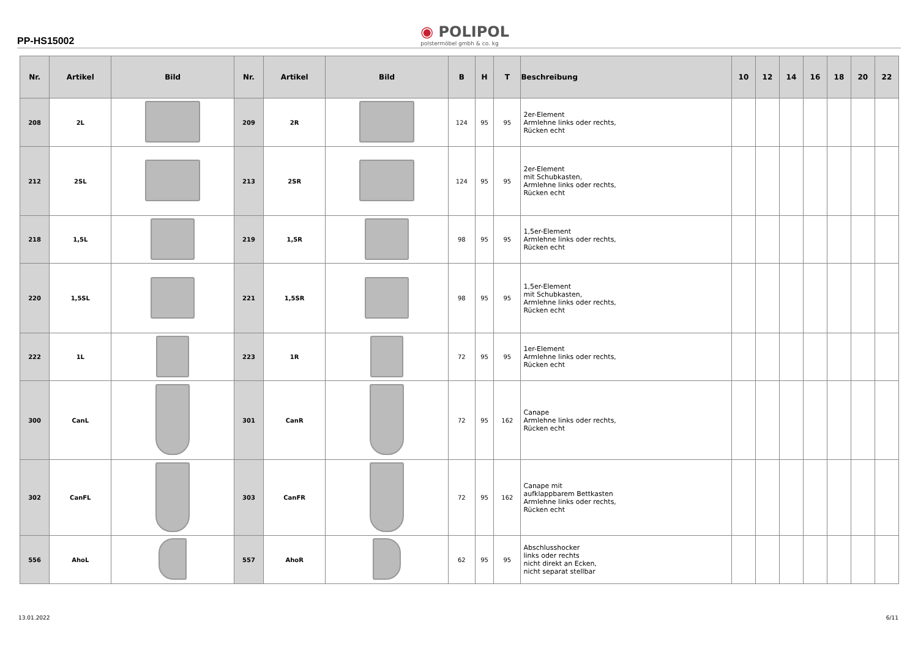PP-HS15002
◉ POLIPOL
polstermöbel gmbh & co. kg
| Nr. | Artikel | Bild | Nr. | Artikel | Bild | B | H | T | Beschreibung | 10 | 12 | 14 | 16 | 18 | 20 | 22 |
| --- | --- | --- | --- | --- | --- | --- | --- | --- | --- | --- | --- | --- | --- | --- | --- | --- |
| 208 | 2L | | 209 | 2R | | 124 | 95 | 95 | 2er-Element Armlehne links oder rechts, Rücken echt | | | | | | | |
| 212 | 2SL | | 213 | 2SR | | 124 | 95 | 95 | 2er-Element mit Schubkasten, Armlehne links oder rechts, Rücken echt | | | | | | | |
| 218 | 1,5L | | 219 | 1,5R | | 98 | 95 | 95 | 1,5er-Element Armlehne links oder rechts, Rücken echt | | | | | | | |
| 220 | 1,5SL | | 221 | 1,5SR | | 98 | 95 | 95 | 1,5er-Element mit Schubkasten, Armlehne links oder rechts, Rücken echt | | | | | | | |
| 222 | 1L | | 223 | 1R | | 72 | 95 | 95 | 1er-Element Armlehne links oder rechts, Rücken echt | | | | | | | |
| 300 | CanL | | 301 | CanR | | 72 | 95 | 162 | Canape Armlehne links oder rechts, Rücken echt | | | | | | | |
| 302 | CanFL | | 303 | CanFR | | 72 | 95 | 162 | Canape mit aufklappbarem Bettkasten Armlehne links oder rechts, Rücken echt | | | | | | | |
| 556 | AhoL | | 557 | AhoR | | 62 | 95 | 95 | Abschlusshocker links oder rechts nicht direkt an Ecken, nicht separat stellbar | | | | | | | |
13.01.2022 6/11